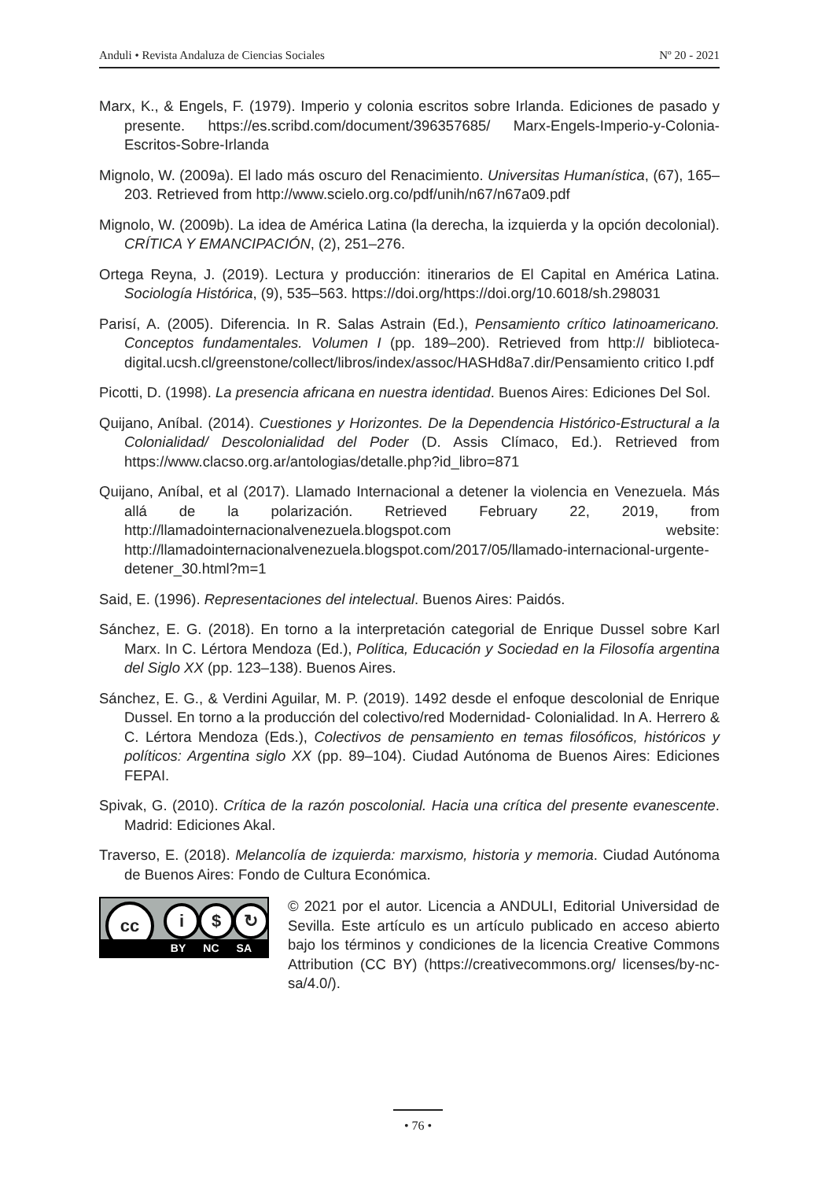Anduli • Revista Andaluza de Ciencias Sociales Nº 20 - 2021
Marx, K., & Engels, F. (1979). Imperio y colonia escritos sobre Irlanda. Ediciones de pasado y presente. https://es.scribd.com/document/396357685/ Marx-Engels-Imperio-y-Colonia-Escritos-Sobre-Irlanda
Mignolo, W. (2009a). El lado más oscuro del Renacimiento. Universitas Humanística, (67), 165–203. Retrieved from http://www.scielo.org.co/pdf/unih/n67/n67a09.pdf
Mignolo, W. (2009b). La idea de América Latina (la derecha, la izquierda y la opción decolonial). CRÍTICA Y EMANCIPACIÓN, (2), 251–276.
Ortega Reyna, J. (2019). Lectura y producción: itinerarios de El Capital en América Latina. Sociología Histórica, (9), 535–563. https://doi.org/https://doi.org/10.6018/sh.298031
Parisí, A. (2005). Diferencia. In R. Salas Astrain (Ed.), Pensamiento crítico latinoamericano. Conceptos fundamentales. Volumen I (pp. 189–200). Retrieved from http:// biblioteca-digital.ucsh.cl/greenstone/collect/libros/index/assoc/HASHd8a7.dir/Pensamiento critico I.pdf
Picotti, D. (1998). La presencia africana en nuestra identidad. Buenos Aires: Ediciones Del Sol.
Quijano, Aníbal. (2014). Cuestiones y Horizontes. De la Dependencia Histórico-Estructural a la Colonialidad/ Descolonialidad del Poder (D. Assis Clímaco, Ed.). Retrieved from https://www.clacso.org.ar/antologias/detalle.php?id_libro=871
Quijano, Aníbal, et al (2017). Llamado Internacional a detener la violencia en Venezuela. Más allá de la polarización. Retrieved February 22, 2019, from http://llamadointernacionalvenezuela.blogspot.com website: http://llamadointernacionalvenezuela.blogspot.com/2017/05/llamado-internacional-urgente-detener_30.html?m=1
Said, E. (1996). Representaciones del intelectual. Buenos Aires: Paidós.
Sánchez, E. G. (2018). En torno a la interpretación categorial de Enrique Dussel sobre Karl Marx. In C. Lértora Mendoza (Ed.), Política, Educación y Sociedad en la Filosofía argentina del Siglo XX (pp. 123–138). Buenos Aires.
Sánchez, E. G., & Verdini Aguilar, M. P. (2019). 1492 desde el enfoque descolonial de Enrique Dussel. En torno a la producción del colectivo/red Modernidad- Colonialidad. In A. Herrero & C. Lértora Mendoza (Eds.), Colectivos de pensamiento en temas filosóficos, históricos y políticos: Argentina siglo XX (pp. 89–104). Ciudad Autónoma de Buenos Aires: Ediciones FEPAI.
Spivak, G. (2010). Crítica de la razón poscolonial. Hacia una crítica del presente evanescente. Madrid: Ediciones Akal.
Traverso, E. (2018). Melancolía de izquierda: marxismo, historia y memoria. Ciudad Autónoma de Buenos Aires: Fondo de Cultura Económica.
cc i $ ↻
BY NC SA
© 2021 por el autor. Licencia a ANDULI, Editorial Universidad de Sevilla. Este artículo es un artículo publicado en acceso abierto bajo los términos y condiciones de la licencia Creative Commons Attribution (CC BY) (https://creativecommons.org/ licenses/by-nc-sa/4.0/).
• 76 •